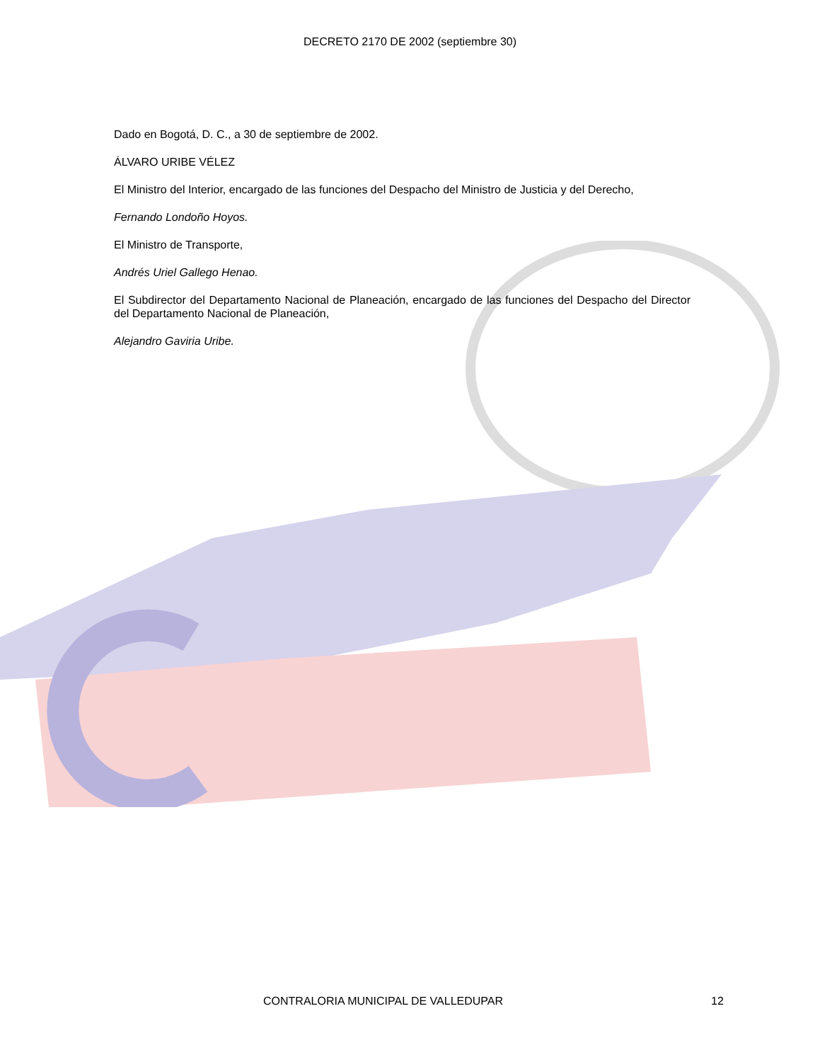DECRETO 2170 DE 2002 (septiembre 30)
Dado en Bogotá, D. C., a 30 de septiembre de 2002.
ÁLVARO URIBE VÉLEZ
El Ministro del Interior, encargado de las funciones del Despacho del Ministro de Justicia y del Derecho,
Fernando Londoño Hoyos.
El Ministro de Transporte,
Andrés Uriel Gallego Henao.
El Subdirector del Departamento Nacional de Planeación, encargado de las funciones del Despacho del Director del Departamento Nacional de Planeación,
Alejandro Gaviria Uribe.
CONTRALORIA MUNICIPAL DE VALLEDUPAR 12